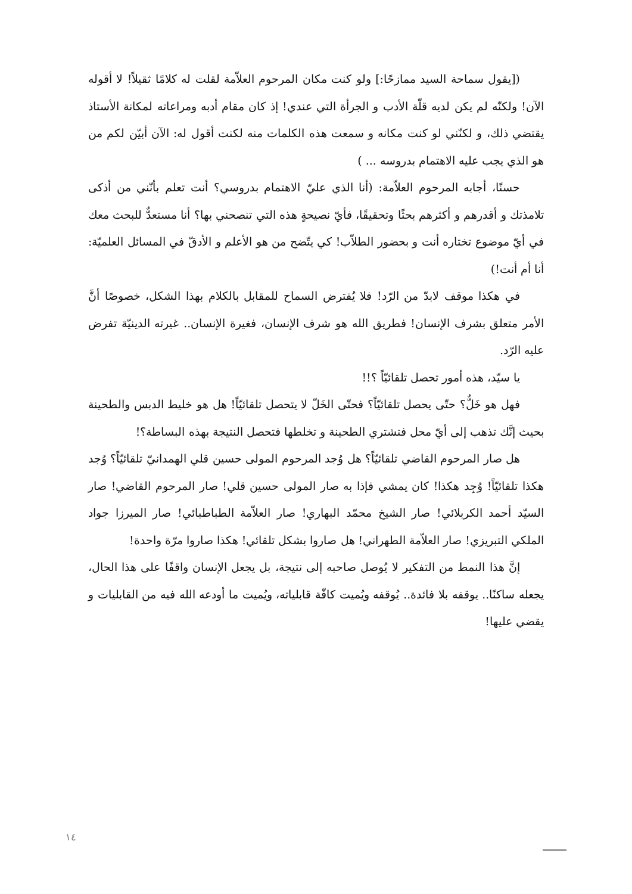([يقول سماحة السيد ممازحًا:] ولو كنت مكان المرحوم العلاّمة لقلت له كلامًا ثقيلاً! لا أقوله الآن! ولكنّه لم يكن لديه قلّة الأدب و الجرأة التي عندي! إذ كان مقام أدبه ومراعاته لمكانة الأستاذ يقتضي ذلك، و لكنّني لو كنت مكانه و سمعت هذه الكلمات منه لكنت أقول له: الآن أبيّن لكم من هو الذي يجب عليه الاهتمام بدروسه ... )
حسنًا، أجابه المرحوم العلاّمة: (أنا الذي عليّ الاهتمام بدروسي؟ أنت تعلم بأنّني من أذكى تلامذتك و أقدرهم و أكثرهم بحثًا وتحقيقًا، فأيّ نصيحةٍ هذه التي تنصحني بها؟ أنا مستعدٌّ للبحث معك في أيّ موضوع تختاره أنت و بحضور الطلاّب! كي يتّضح من هو الأعلم و الأدقّ في المسائل العلميّة: أنا أم أنت!)
في هكذا موقف لابدّ من الرّد! فلا يُفترض السماح للمقابل بالكلام بهذا الشكل، خصوصًا أنَّ الأمر متعلق بشرف الإنسان! فطريق الله هو شرف الإنسان، فغيرة الإنسان.. غيرته الدينيّة تفرض عليه الرّد.
يا سيّد، هذه أمور تحصل تلقائيّاً ؟!!
فهل هو خَلٌّ؟ حتّى يحصل تلقائيّاً؟ فحتّى الخَلّ لا يتحصل تلقائيّاً! هل هو خليط الدبس والطحينة بحيث إنَّك تذهب إلى أيّ محل فتشتري الطحينة و تخلطها فتحصل النتيجة بهذه البساطة؟!
هل صار المرحوم القاضي تلقائيّاً؟ هل وُجد المرحوم المولى حسين قلي الهمدانيّ تلقائيّاً؟ وُجد هكذا تلقائيّاً! وُجِد هكذا! كان يمشي فإذا به صار المولى حسين قلي! صار المرحوم القاضي! صار السيّد أحمد الكربلائي! صار الشيخ محمّد البهاري! صار العلاّمة الطباطبائي! صار الميرزا جواد الملكي التبريزي! صار العلاّمة الطهراني! هل صاروا بشكل تلقائي! هكذا صاروا مرّة واحدة!
إنَّ هذا النمط من التفكير لا يُوصل صاحبه إلى نتيجة، بل يجعل الإنسان واقفًا على هذا الحال، يجعله ساكنًا.. يوقفه بلا فائدة.. يُوقفه ويُميت كافّة قابلياته، ويُميت ما أودعه الله فيه من القابليات و يقضي عليها!
١٤